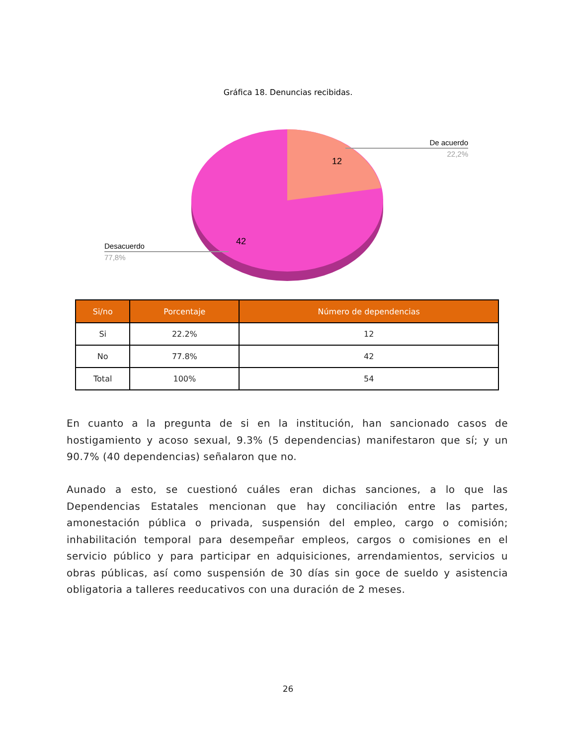Gráfica 18. Denuncias recibidas.
12
42
De acuerdo
22,2%
Desacuerdo
77,8%
| Si/no | Porcentaje | Número de dependencias |
| --- | --- | --- |
| Si | 22.2% | 12 |
| No | 77.8% | 42 |
| Total | 100% | 54 |
En cuanto a la pregunta de si en la institución, han sancionado casos de hostigamiento y acoso sexual, 9.3% (5 dependencias) manifestaron que sí; y un 90.7% (40 dependencias) señalaron que no.
Aunado a esto, se cuestionó cuáles eran dichas sanciones, a lo que las Dependencias Estatales mencionan que hay conciliación entre las partes, amonestación pública o privada, suspensión del empleo, cargo o comisión; inhabilitación temporal para desempeñar empleos, cargos o comisiones en el servicio público y para participar en adquisiciones, arrendamientos, servicios u obras públicas, así como suspensión de 30 días sin goce de sueldo y asistencia obligatoria a talleres reeducativos con una duración de 2 meses.
26